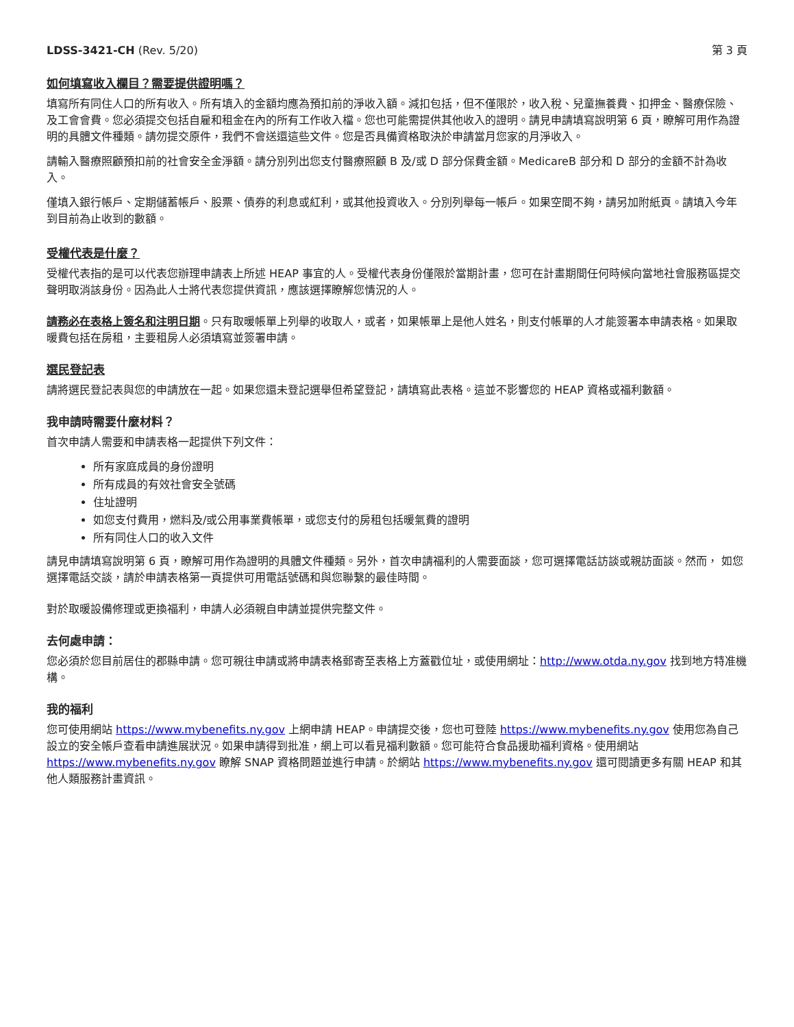LDSS-3421-CH (Rev. 5/20) 第 3 頁
如何填寫收入欄目？需要提供證明嗎？
填寫所有同住人口的所有收入。所有填入的金額均應為預扣前的淨收入額。減扣包括，但不僅限於，收入稅、兒童撫養費、扣押金、醫療保險、及工會會費。您必須提交包括自雇和租金在內的所有工作收入檔。您也可能需提供其他收入的證明。請見申請填寫說明第 6 頁，瞭解可用作為證明的具體文件種類。請勿提交原件，我們不會送還這些文件。您是否具備資格取決於申請當月您家的月淨收入。
請輸入醫療照顧預扣前的社會安全金淨額。請分別列出您支付醫療照顧 B 及/或 D 部分保費金額。MedicareB 部分和 D 部分的金額不計為收入。
僅填入銀行帳戶、定期儲蓄帳戶、股票、債券的利息或紅利，或其他投資收入。分別列舉每一帳戶。如果空間不夠，請另加附紙頁。請填入今年到目前為止收到的數額。
受權代表是什麼？
受權代表指的是可以代表您辦理申請表上所述 HEAP 事宜的人。受權代表身份僅限於當期計畫，您可在計畫期間任何時候向當地社會服務區提交聲明取消該身份。因為此人士將代表您提供資訊，應該選擇瞭解您情況的人。
請務必在表格上簽名和注明日期。只有取暖帳單上列舉的收取人，或者，如果帳單上是他人姓名，則支付帳單的人才能簽署本申請表格。如果取暖費包括在房租，主要租房人必須填寫並簽署申請。
選民登記表
請將選民登記表與您的申請放在一起。如果您還未登記選舉但希望登記，請填寫此表格。這並不影響您的 HEAP 資格或福利數額。
我申請時需要什麼材料？
首次申請人需要和申請表格一起提供下列文件：
所有家庭成員的身份證明
所有成員的有效社會安全號碼
住址證明
如您支付費用，燃料及/或公用事業費帳單，或您支付的房租包括暖氣費的證明
所有同住人口的收入文件
請見申請填寫說明第 6 頁，瞭解可用作為證明的具體文件種類。另外，首次申請福利的人需要面談，您可選擇電話訪談或親訪面談。然而， 如您選擇電話交談，請於申請表格第一頁提供可用電話號碼和與您聯繫的最佳時間。
對於取暖設備修理或更換福利，申請人必須親自申請並提供完整文件。
去何處申請：
您必須於您目前居住的郡縣申請。您可親往申請或將申請表格郵寄至表格上方蓋戳位址，或使用網址：http://www.otda.ny.gov 找到地方特准機構。
我的福利
您可使用網站 https://www.mybenefits.ny.gov 上網申請 HEAP。申請提交後，您也可登陸 https://www.mybenefits.ny.gov 使用您為自己設立的安全帳戶查看申請進展狀況。如果申請得到批准，網上可以看見福利數額。您可能符合食品援助福利資格。使用網站 https://www.mybenefits.ny.gov 瞭解 SNAP 資格問題並進行申請。於網站 https://www.mybenefits.ny.gov 還可閱讀更多有關 HEAP 和其他人類服務計畫資訊。